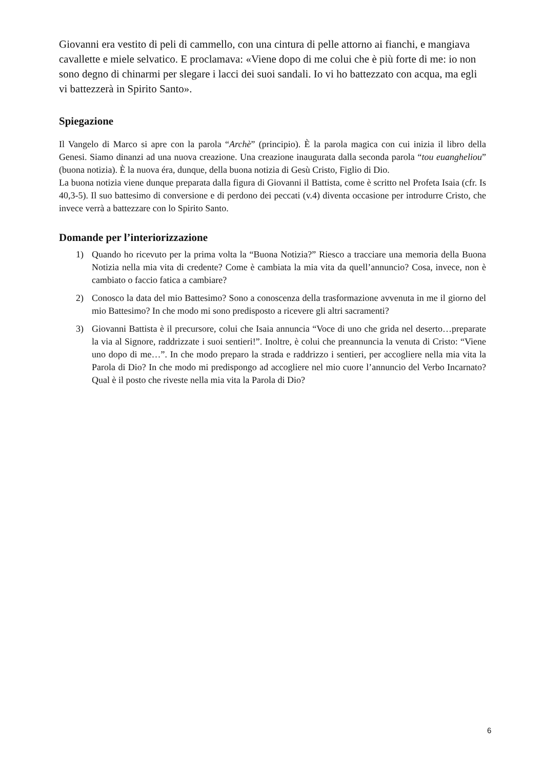Giovanni era vestito di peli di cammello, con una cintura di pelle attorno ai fianchi, e mangiava cavallette e miele selvatico. E proclamava: «Viene dopo di me colui che è più forte di me: io non sono degno di chinarmi per slegare i lacci dei suoi sandali. Io vi ho battezzato con acqua, ma egli vi battezzerà in Spirito Santo».
Spiegazione
Il Vangelo di Marco si apre con la parola “Archè” (principio). È la parola magica con cui inizia il libro della Genesi. Siamo dinanzi ad una nuova creazione. Una creazione inaugurata dalla seconda parola “tou euangheliou” (buona notizia). È la nuova éra, dunque, della buona notizia di Gesù Cristo, Figlio di Dio.
La buona notizia viene dunque preparata dalla figura di Giovanni il Battista, come è scritto nel Profeta Isaia (cfr. Is 40,3-5). Il suo battesimo di conversione e di perdono dei peccati (v.4) diventa occasione per introdurre Cristo, che invece verrà a battezzare con lo Spirito Santo.
Domande per l’interiorizzazione
1) Quando ho ricevuto per la prima volta la “Buona Notizia?” Riesco a tracciare una memoria della Buona Notizia nella mia vita di credente? Come è cambiata la mia vita da quell’annuncio? Cosa, invece, non è cambiato o faccio fatica a cambiare?
2) Conosco la data del mio Battesimo? Sono a conoscenza della trasformazione avvenuta in me il giorno del mio Battesimo? In che modo mi sono predisposto a ricevere gli altri sacramenti?
3) Giovanni Battista è il precursore, colui che Isaia annuncia “Voce di uno che grida nel deserto…preparate la via al Signore, raddrizzate i suoi sentieri!”. Inoltre, è colui che preannuncia la venuta di Cristo: “Viene uno dopo di me…”. In che modo preparo la strada e raddrizzo i sentieri, per accogliere nella mia vita la Parola di Dio? In che modo mi predispongo ad accogliere nel mio cuore l’annuncio del Verbo Incarnato? Qual è il posto che riveste nella mia vita la Parola di Dio?
6